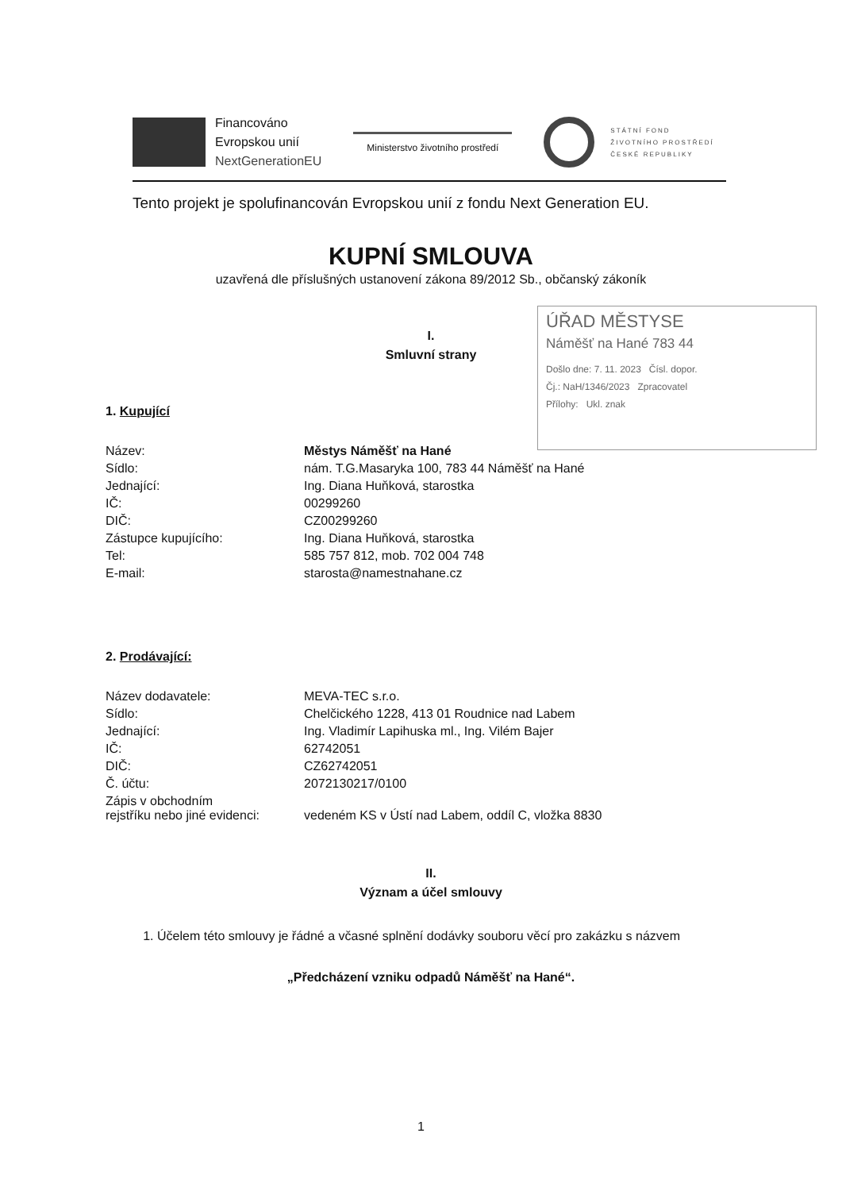Financováno
Evropskou unií
NextGenerationEU
Ministerstvo životního prostředí
STÁTNÍ FOND
ŽIVOTNÍHO PROSTŘEDÍ
ČESKÉ REPUBLIKY
ÚŘAD MĚSTYSE
Náměšť na Hané 783 44
Došlo dne: 7. 11. 2023 Čísl. dopor.
Čj.: NaH/1346/2023 Zpracovatel
Přílohy: Ukl. znak
Tento projekt je spolufinancován Evropskou unií z fondu Next Generation EU.
KUPNÍ SMLOUVA
uzavřená dle příslušných ustanovení zákona 89/2012 Sb., občanský zákoník
I.
Smluvní strany
1. Kupující
| Název: | Městys Náměšť na Hané |
| Sídlo: | nám. T.G.Masaryka 100, 783 44 Náměšť na Hané |
| Jednající: | Ing. Diana Huňková, starostka |
| IČ: | 00299260 |
| DIČ: | CZ00299260 |
| Zástupce kupujícího: | Ing. Diana Huňková, starostka |
| Tel: | 585 757 812, mob. 702 004 748 |
| E-mail: | starosta@namestnahane.cz |
2. Prodávající:
| Název dodavatele: | MEVA-TEC s.r.o. |
| Sídlo: | Chelčického 1228, 413 01 Roudnice nad Labem |
| Jednající: | Ing. Vladimír Lapihuska ml., Ing. Vilém Bajer |
| IČ: | 62742051 |
| DIČ: | CZ62742051 |
| Č. účtu: | 2072130217/0100 |
| Zápis v obchodním rejstříku nebo jiné evidenci: | vedeném KS v Ústí nad Labem, oddíl C, vložka 8830 |
II.
Význam a účel smlouvy
1. Účelem této smlouvy je řádné a včasné splnění dodávky souboru věcí pro zakázku s názvem
„Předcházení vzniku odpadů Náměšť na Hané“.
1